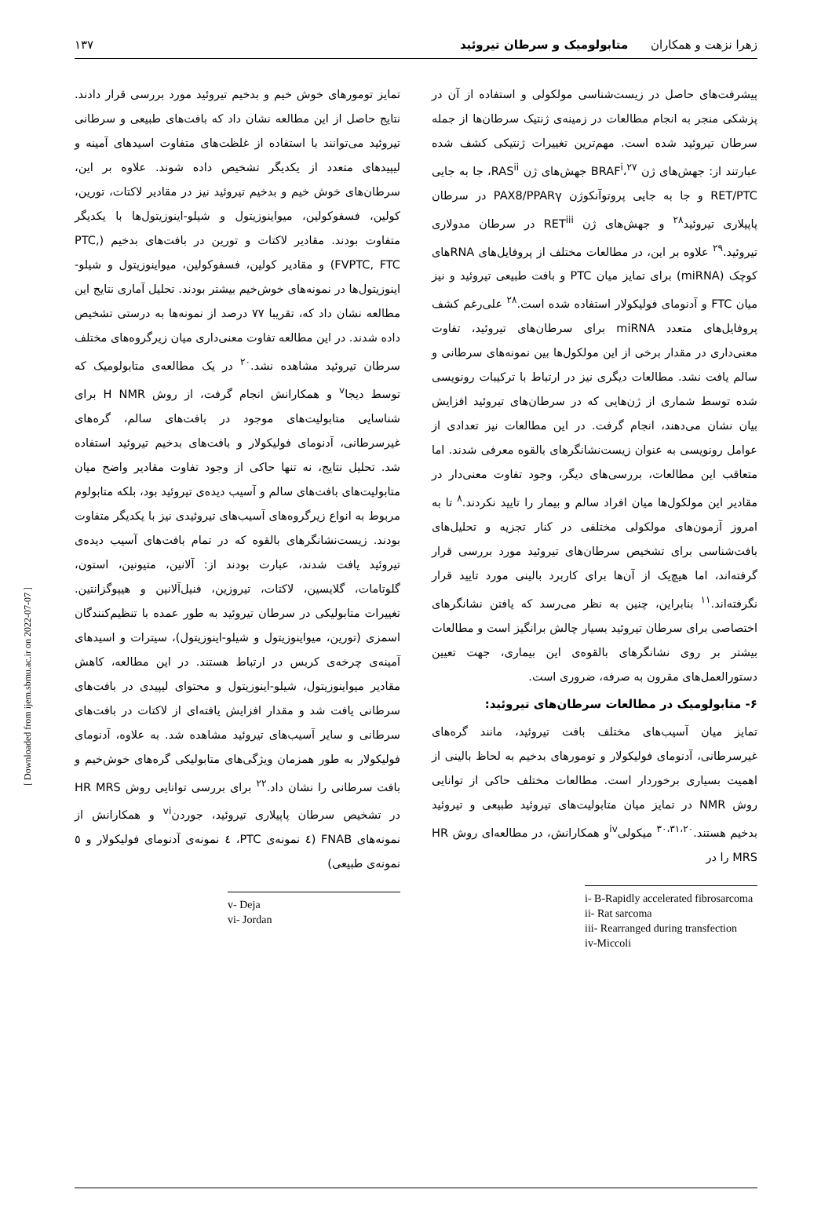زهرا نزهت و همکاران متابولومیک و سرطان تیروئید ۱۳۷
پیشرفت‌های حاصل در زیست‌شناسی مولکولی و استفاده از آن در پزشکی منجر به انجام مطالعات در زمینه‌ی ژنتیک سرطان‌ها از جمله سرطان تیروئید شده است. مهم‌ترین تغییرات ژنتیکی کشف شده عبارتند از: جهش‌های ژن BRAF<sup>i</sup>،<sup>۲۷</sup> جهش‌های ژن RAS<sup>ii</sup>، جا به جایی RET/PTC و جا به جایی پروتوآنکوژن PAX8/PPARγ در سرطان پاپیلاری تیروئید<sup>۲۸</sup> و جهش‌های ژن RET<sup>iii</sup> در سرطان مدولاری تیروئید.<sup>۲۹</sup> علاوه بر این، در مطالعات مختلف از پروفایل‌های RNAهای کوچک (miRNA) برای تمایز میان PTC و بافت طبیعی تیروئید و نیز میان FTC و آدنومای فولیکولار استفاده شده است.<sup>۲۸</sup> علی‌رغم کشف پروفایل‌های متعدد miRNA برای سرطان‌های تیروئید، تفاوت معنی‌داری در مقدار برخی از این مولکول‌ها بین نمونه‌های سرطانی و سالم یافت نشد. مطالعات دیگری نیز در ارتباط با ترکیبات رونویسی شده توسط شماری از ژن‌هایی که در سرطان‌های تیروئید افزایش بیان نشان می‌دهند، انجام گرفت. در این مطالعات نیز تعدادی از عوامل رونویسی به عنوان زیست‌نشانگرهای بالقوه معرفی شدند. اما متعاقب این مطالعات، بررسی‌های دیگر، وجود تفاوت معنی‌دار در مقادیر این مولکول‌ها میان افراد سالم و بیمار را تایید نکردند.<sup>۸</sup> تا به امروز آزمون‌های مولکولی مختلفی در کنار تجزیه و تحلیل‌های بافت‌شناسی برای تشخیص سرطان‌های تیروئید مورد بررسی قرار گرفته‌اند، اما هیچ‌یک از آن‌ها برای کاربرد بالینی مورد تایید قرار نگرفته‌اند.<sup>۱۱</sup> بنابراین، چنین به نظر می‌رسد که یافتن نشانگرهای اختصاصی برای سرطان تیروئید بسیار چالش برانگیز است و مطالعات بیشتر بر روی نشانگرهای بالقوه‌ی این بیماری، جهت تعیین دستورالعمل‌های مقرون به صرفه، ضروری است.
۶- متابولومیک در مطالعات سرطان‌های تیروئید:
تمایز میان آسیب‌های مختلف بافت تیروئید، مانند گره‌های غیرسرطانی، آدنومای فولیکولار و تومورهای بدخیم به لحاظ بالینی از اهمیت بسیاری برخوردار است. مطالعات مختلف حاکی از توانایی روش NMR در تمایز میان متابولیت‌های تیروئید طبیعی و تیروئید بدخیم هستند.<sup>۳۰،۳۱،۲۰</sup> میکولی<sup>iv</sup>و همکارانش، در مطالعه‌ای روش HR MRS را در
i- B-Rapidly accelerated fibrosarcoma
ii- Rat sarcoma
iii- Rearranged during transfection
iv-Miccoli
تمایز تومورهای خوش خیم و بدخیم تیروئید مورد بررسی قرار دادند. نتایج حاصل از این مطالعه نشان داد که بافت‌های طبیعی و سرطانی تیروئید می‌توانند با استفاده از غلظت‌های متفاوت اسیدهای آمینه و لیپیدهای متعدد از یکدیگر تشخیص داده شوند. علاوه بر این، سرطان‌های خوش خیم و بدخیم تیروئید نیز در مقادیر لاکتات، تورین، کولین، فسفوکولین، میواینوزیتول و شیلو-اینوزیتول‌ها با یکدیگر متفاوت بودند. مقادیر لاکتات و تورین در بافت‌های بدخیم (PTC, FVPTC, FTC) و مقادیر کولین، فسفوکولین، میواینوزیتول و شیلو-اینوزیتول‌ها در نمونه‌های خوش‌خیم بیشتر بودند. تحلیل آماری نتایج این مطالعه نشان داد که، تقریبا ۷۷ درصد از نمونه‌ها به درستی تشخیص داده شدند. در این مطالعه تفاوت معنی‌داری میان زیرگروه‌های مختلف سرطان تیروئید مشاهده نشد.<sup>۲۰</sup> در یک مطالعه‌ی متابولومیک که توسط دیجا<sup>v</sup> و همکارانش انجام گرفت، از روش H NMR برای شناسایی متابولیت‌های موجود در بافت‌های سالم، گره‌های غیرسرطانی، آدنومای فولیکولار و بافت‌های بدخیم تیروئید استفاده شد. تحلیل نتایج، نه تنها حاکی از وجود تفاوت مقادیر واضح میان متابولیت‌های بافت‌های سالم و آسیب دیده‌ی تیروئید بود، بلکه متابولوم مربوط به انواع زیرگروه‌های آسیب‌های تیروئیدی نیز با یکدیگر متفاوت بودند. زیست‌نشانگرهای بالقوه که در تمام بافت‌های آسیب دیده‌ی تیروئید یافت شدند، عبارت بودند از: آلانین، متیونین، استون، گلوتامات، گلایسین، لاکتات، تیروزین، فنیل‌آلانین و هیپوگزانتین. تغییرات متابولیکی در سرطان تیروئید به طور عمده با تنظیم‌کنندگان اسمزی (تورین، میواینوزیتول و شیلو-اینوزیتول)، سیترات و اسیدهای آمینه‌ی چرخه‌ی کربس در ارتباط هستند. در این مطالعه، کاهش مقادیر میواینوزیتول، شیلو-اینوزیتول و محتوای لیپیدی در بافت‌های سرطانی یافت شد و مقدار افزایش یافته‌ای از لاکتات در بافت‌های سرطانی و سایر آسیب‌های تیروئید مشاهده شد. به علاوه، آدنومای فولیکولار به طور همزمان ویژگی‌های متابولیکی گره‌های خوش‌خیم و بافت سرطانی را نشان داد.<sup>۲۲</sup> برای بررسی توانایی روش HR MRS در تشخیص سرطان پاپیلاری تیروئید، جوردن<sup>vi</sup> و همکارانش از نمونه‌های FNAB (٤ نمونه‌ی PTC، ٤ نمونه‌ی آدنومای فولیکولار و ٥ نمونه‌ی طبیعی)
v- Deja
vi- Jordan
[ Downloaded from ijem.sbmu.ac.ir on 2022-07-07 ]